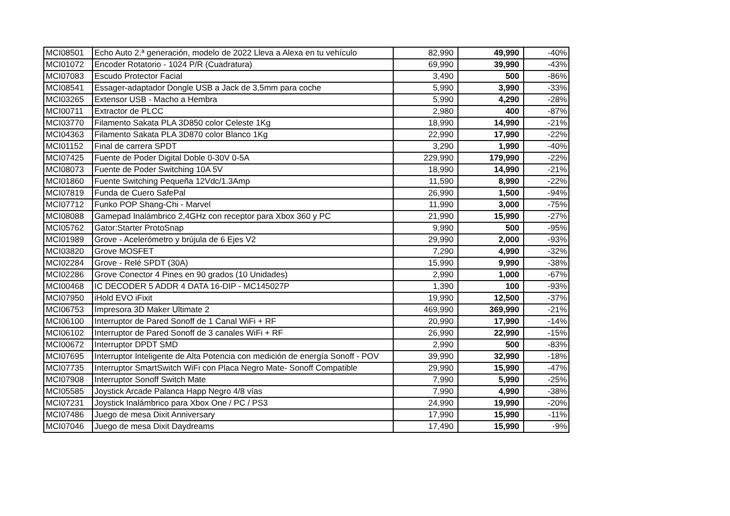| MCI08501 | Echo Auto 2.ª generación, modelo de 2022 Lleva a Alexa en tu vehículo | 82,990 | 49,990 | -40% |
| MCI01072 | Encoder Rotatorio - 1024 P/R (Cuadratura) | 69,990 | 39,990 | -43% |
| MCI07083 | Escudo Protector Facial | 3,490 | 500 | -86% |
| MCI08541 | Essager-adaptador Dongle USB a Jack de 3,5mm para coche | 5,990 | 3,990 | -33% |
| MCI03265 | Extensor USB - Macho a Hembra | 5,990 | 4,290 | -28% |
| MCI00711 | Extractor de PLCC | 2,980 | 400 | -87% |
| MCI03770 | Filamento Sakata PLA 3D850 color Celeste 1Kg | 18,990 | 14,990 | -21% |
| MCI04363 | Filamento Sakata PLA 3D870 color Blanco 1Kg | 22,990 | 17,990 | -22% |
| MCI01152 | Final de carrera SPDT | 3,290 | 1,990 | -40% |
| MCI07425 | Fuente de Poder Digital Doble 0-30V 0-5A | 229,990 | 179,990 | -22% |
| MCI08073 | Fuente de Poder Switching 10A 5V | 18,990 | 14,990 | -21% |
| MCI01860 | Fuente Switching Pequeña 12Vdc/1.3Amp | 11,590 | 8,990 | -22% |
| MCI07819 | Funda de Cuero SafePal | 26,990 | 1,500 | -94% |
| MCI07712 | Funko POP Shang-Chi - Marvel | 11,990 | 3,000 | -75% |
| MCI08088 | Gamepad Inalámbrico 2,4GHz con receptor para Xbox 360 y PC | 21,990 | 15,990 | -27% |
| MCI05762 | Gator:Starter ProtoSnap | 9,990 | 500 | -95% |
| MCI01989 | Grove - Acelerómetro y brújula de 6 Ejes V2 | 29,990 | 2,000 | -93% |
| MCI03820 | Grove MOSFET | 7,290 | 4,990 | -32% |
| MCI02284 | Grove - Relé SPDT (30A) | 15,990 | 9,990 | -38% |
| MCI02286 | Grove Conector 4 Pines en 90 grados (10 Unidades) | 2,990 | 1,000 | -67% |
| MCI00468 | IC DECODER 5 ADDR 4 DATA 16-DIP - MC145027P | 1,390 | 100 | -93% |
| MCI07950 | iHold EVO iFixit | 19,990 | 12,500 | -37% |
| MCI06753 | Impresora 3D Maker Ultimate 2 | 469,990 | 369,990 | -21% |
| MCI06100 | Interruptor de Pared Sonoff de 1 Canal WiFi + RF | 20,990 | 17,990 | -14% |
| MCI06102 | Interruptor de Pared Sonoff de 3 canales WiFi + RF | 26,990 | 22,990 | -15% |
| MCI00672 | Interruptor DPDT SMD | 2,990 | 500 | -83% |
| MCI07695 | Interruptor Inteligente de Alta Potencia con medición de energía Sonoff - POV | 39,990 | 32,990 | -18% |
| MCI07735 | Interruptor SmartSwitch WiFi con Placa Negro Mate- Sonoff Compatible | 29,990 | 15,990 | -47% |
| MCI07908 | Interruptor Sonoff Switch Mate | 7,990 | 5,990 | -25% |
| MCI05585 | Joystick Arcade Palanca Happ Negro 4/8 vías | 7,990 | 4,990 | -38% |
| MCI07231 | Joystick Inalámbrico para Xbox One / PC / PS3 | 24,990 | 19,990 | -20% |
| MCI07486 | Juego de mesa Dixit Anniversary | 17,990 | 15,990 | -11% |
| MCI07046 | Juego de mesa Dixit Daydreams | 17,490 | 15,990 | -9% |